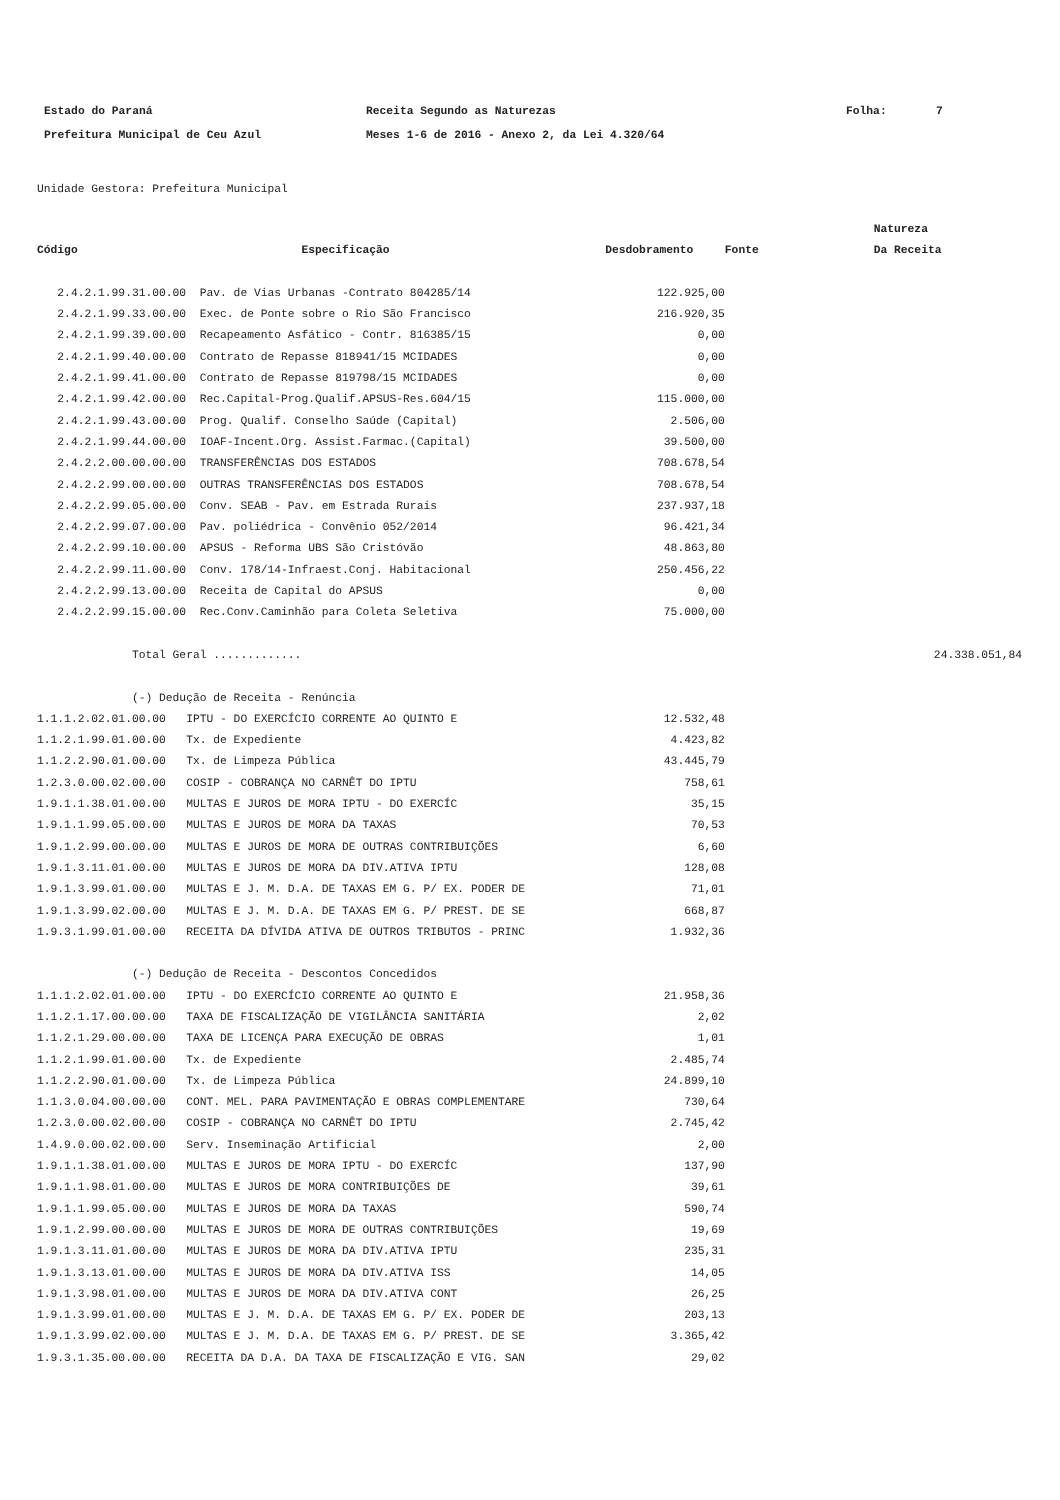| Estado do Paraná | Receita Segundo as Naturezas | Folha: | 7 |
| Prefeitura Municipal de Ceu Azul | Meses 1-6 de 2016 - Anexo 2, da Lei 4.320/64 | | |
Unidade Gestora: Prefeitura Municipal
| | | | | Natureza |
| --- | --- | --- | --- | --- |
| Código | Especificação | Desdobramento | Fonte | Da Receita |
| 2.4.2.1.99.31.00.00 | Pav. de Vias Urbanas -Contrato 804285/14 | 122.925,00 | | |
| 2.4.2.1.99.33.00.00 | Exec. de Ponte sobre o Rio São Francisco | 216.920,35 | | |
| 2.4.2.1.99.39.00.00 | Recapeamento Asfático - Contr. 816385/15 | 0,00 | | |
| 2.4.2.1.99.40.00.00 | Contrato de Repasse 818941/15 MCIDADES | 0,00 | | |
| 2.4.2.1.99.41.00.00 | Contrato de Repasse 819798/15 MCIDADES | 0,00 | | |
| 2.4.2.1.99.42.00.00 | Rec.Capital-Prog.Qualif.APSUS-Res.604/15 | 115.000,00 | | |
| 2.4.2.1.99.43.00.00 | Prog. Qualif. Conselho Saúde (Capital) | 2.506,00 | | |
| 2.4.2.1.99.44.00.00 | IOAF-Incent.Org. Assist.Farmac.(Capital) | 39.500,00 | | |
| 2.4.2.2.00.00.00.00 | TRANSFERÊNCIAS DOS ESTADOS | 708.678,54 | | |
| 2.4.2.2.99.00.00.00 | OUTRAS TRANSFERÊNCIAS DOS ESTADOS | 708.678,54 | | |
| 2.4.2.2.99.05.00.00 | Conv. SEAB - Pav. em Estrada Rurais | 237.937,18 | | |
| 2.4.2.2.99.07.00.00 | Pav. poliédrica - Convênio 052/2014 | 96.421,34 | | |
| 2.4.2.2.99.10.00.00 | APSUS - Reforma UBS São Cristóvão | 48.863,80 | | |
| 2.4.2.2.99.11.00.00 | Conv. 178/14-Infraest.Conj. Habitacional | 250.456,22 | | |
| 2.4.2.2.99.13.00.00 | Receita de Capital do APSUS | 0,00 | | |
| 2.4.2.2.99.15.00.00 | Rec.Conv.Caminhão para Coleta Seletiva | 75.000,00 | | |
| Total Geral ............. | | | | 24.338.051,84 |
| (-) Dedução de Receita - Renúncia | | | | |
| 1.1.1.2.02.01.00.00 | IPTU - DO EXERCÍCIO CORRENTE AO QUINTO E | 12.532,48 | | |
| 1.1.2.1.99.01.00.00 | Tx. de Expediente | 4.423,82 | | |
| 1.1.2.2.90.01.00.00 | Tx. de Limpeza Pública | 43.445,79 | | |
| 1.2.3.0.00.02.00.00 | COSIP - COBRANÇA NO CARNÊT DO IPTU | 758,61 | | |
| 1.9.1.1.38.01.00.00 | MULTAS E JUROS DE MORA IPTU - DO EXERCÍC | 35,15 | | |
| 1.9.1.1.99.05.00.00 | MULTAS E JUROS DE MORA DA TAXAS | 70,53 | | |
| 1.9.1.2.99.00.00.00 | MULTAS E JUROS DE MORA DE OUTRAS CONTRIBUIÇÕES | 6,60 | | |
| 1.9.1.3.11.01.00.00 | MULTAS E JUROS DE MORA DA DIV.ATIVA IPTU | 128,08 | | |
| 1.9.1.3.99.01.00.00 | MULTAS E J. M. D.A. DE TAXAS EM G. P/ EX. PODER DE | 71,01 | | |
| 1.9.1.3.99.02.00.00 | MULTAS E J. M. D.A. DE TAXAS EM G. P/ PREST. DE SE | 668,87 | | |
| 1.9.3.1.99.01.00.00 | RECEITA DA DÍVIDA ATIVA DE OUTROS TRIBUTOS - PRINC | 1.932,36 | | |
| (-) Dedução de Receita - Descontos Concedidos | | | | |
| 1.1.1.2.02.01.00.00 | IPTU - DO EXERCÍCIO CORRENTE AO QUINTO E | 21.958,36 | | |
| 1.1.2.1.17.00.00.00 | TAXA DE FISCALIZAÇÃO DE VIGILÂNCIA SANITÁRIA | 2,02 | | |
| 1.1.2.1.29.00.00.00 | TAXA DE LICENÇA PARA EXECUÇÃO DE OBRAS | 1,01 | | |
| 1.1.2.1.99.01.00.00 | Tx. de Expediente | 2.485,74 | | |
| 1.1.2.2.90.01.00.00 | Tx. de Limpeza Pública | 24.899,10 | | |
| 1.1.3.0.04.00.00.00 | CONT. MEL. PARA PAVIMENTAÇÃO E OBRAS COMPLEMENTARE | 730,64 | | |
| 1.2.3.0.00.02.00.00 | COSIP - COBRANÇA NO CARNÊT DO IPTU | 2.745,42 | | |
| 1.4.9.0.00.02.00.00 | Serv. Inseminação Artificial | 2,00 | | |
| 1.9.1.1.38.01.00.00 | MULTAS E JUROS DE MORA IPTU - DO EXERCÍC | 137,90 | | |
| 1.9.1.1.98.01.00.00 | MULTAS E JUROS DE MORA CONTRIBUIÇÕES DE | 39,61 | | |
| 1.9.1.1.99.05.00.00 | MULTAS E JUROS DE MORA DA TAXAS | 590,74 | | |
| 1.9.1.2.99.00.00.00 | MULTAS E JUROS DE MORA DE OUTRAS CONTRIBUIÇÕES | 19,69 | | |
| 1.9.1.3.11.01.00.00 | MULTAS E JUROS DE MORA DA DIV.ATIVA IPTU | 235,31 | | |
| 1.9.1.3.13.01.00.00 | MULTAS E JUROS DE MORA DA DIV.ATIVA ISS | 14,05 | | |
| 1.9.1.3.98.01.00.00 | MULTAS E JUROS DE MORA DA DIV.ATIVA CONT | 26,25 | | |
| 1.9.1.3.99.01.00.00 | MULTAS E J. M. D.A. DE TAXAS EM G. P/ EX. PODER DE | 203,13 | | |
| 1.9.1.3.99.02.00.00 | MULTAS E J. M. D.A. DE TAXAS EM G. P/ PREST. DE SE | 3.365,42 | | |
| 1.9.3.1.35.00.00.00 | RECEITA DA D.A. DA TAXA DE FISCALIZAÇÃO E VIG. SAN | 29,02 | | |